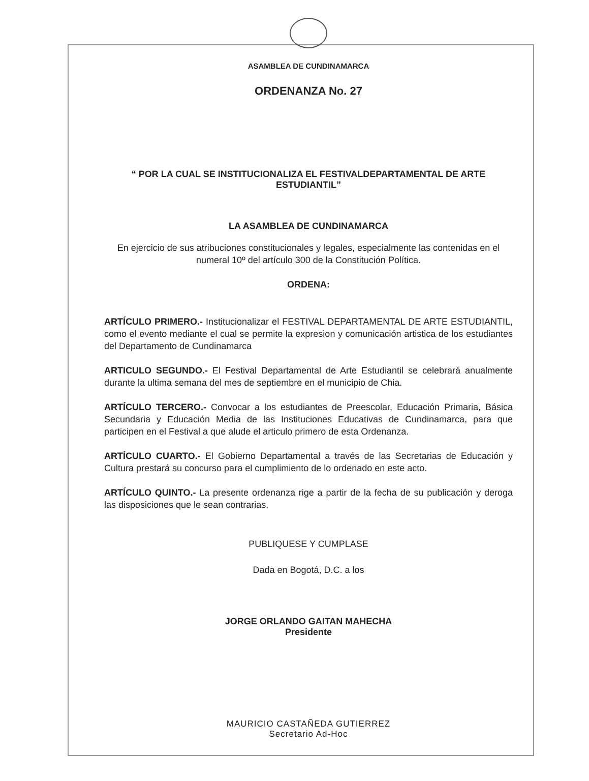ASAMBLEA DE CUNDINAMARCA
ORDENANZA No. 27
“ POR LA CUAL SE INSTITUCIONALIZA EL FESTIVALDEPARTAMENTAL DE ARTE ESTUDIANTIL”
LA ASAMBLEA DE CUNDINAMARCA
En ejercicio de sus atribuciones constitucionales y legales, especialmente las contenidas en el numeral 10º del artículo 300 de la Constitución Política.
ORDENA:
ARTÍCULO PRIMERO.- Institucionalizar el FESTIVAL DEPARTAMENTAL DE ARTE ESTUDIANTIL, como el evento mediante el cual se permite la expresion y comunicación artistica de los estudiantes del Departamento de Cundinamarca
ARTICULO SEGUNDO.- El Festival Departamental de Arte Estudiantil se celebrará anualmente durante la ultima semana del mes de septiembre en el municipio de Chia.
ARTÍCULO TERCERO.- Convocar a los estudiantes de Preescolar, Educación Primaria, Básica Secundaria y Educación Media de las Instituciones Educativas de Cundinamarca, para que participen en el Festival a que alude el articulo primero de esta Ordenanza.
ARTÍCULO CUARTO.- El Gobierno Departamental a través de las Secretarias de Educación y Cultura prestará su concurso para el cumplimiento de lo ordenado en este acto.
ARTÍCULO QUINTO.- La presente ordenanza rige a partir de la fecha de su publicación y deroga las disposiciones que le sean contrarias.
PUBLIQUESE Y CUMPLASE
Dada en Bogotá, D.C. a los
JORGE ORLANDO GAITAN MAHECHA
Presidente
MAURICIO CASTAÑEDA GUTIERREZ
Secretario Ad-Hoc